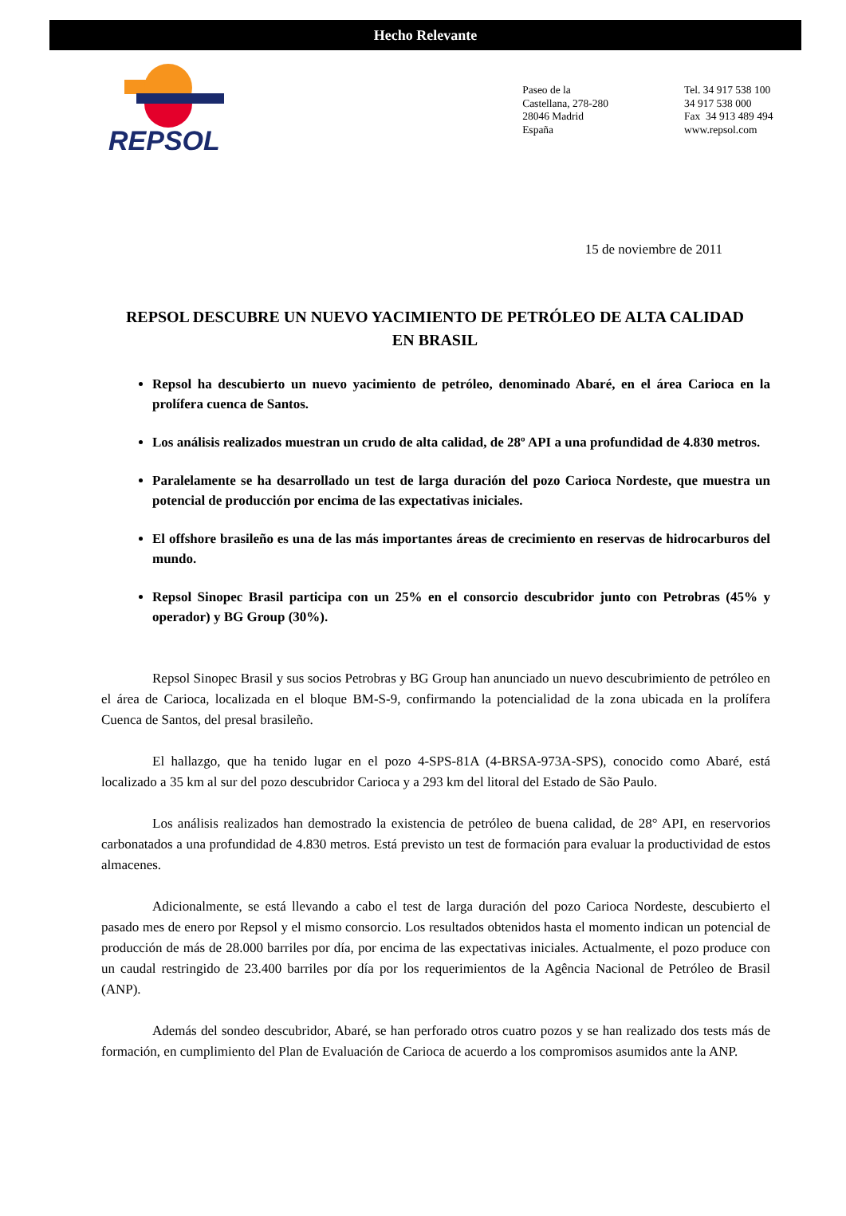Hecho Relevante
REPSOL
Paseo de la
Castellana, 278-280
28046 Madrid
España
Tel. 34 917 538 100
34 917 538 000
Fax 34 913 489 494
www.repsol.com
15 de noviembre de 2011
REPSOL DESCUBRE UN NUEVO YACIMIENTO DE PETRÓLEO DE ALTA CALIDAD EN BRASIL
Repsol ha descubierto un nuevo yacimiento de petróleo, denominado Abaré, en el área Carioca en la prolífera cuenca de Santos.
Los análisis realizados muestran un crudo de alta calidad, de 28º API a una profundidad de 4.830 metros.
Paralelamente se ha desarrollado un test de larga duración del pozo Carioca Nordeste, que muestra un potencial de producción por encima de las expectativas iniciales.
El offshore brasileño es una de las más importantes áreas de crecimiento en reservas de hidrocarburos del mundo.
Repsol Sinopec Brasil participa con un 25% en el consorcio descubridor junto con Petrobras (45% y operador) y BG Group (30%).
Repsol Sinopec Brasil y sus socios Petrobras y BG Group han anunciado un nuevo descubrimiento de petróleo en el área de Carioca, localizada en el bloque BM-S-9, confirmando la potencialidad de la zona ubicada en la prolífera Cuenca de Santos, del presal brasileño.
El hallazgo, que ha tenido lugar en el pozo 4-SPS-81A (4-BRSA-973A-SPS), conocido como Abaré, está localizado a 35 km al sur del pozo descubridor Carioca y a 293 km del litoral del Estado de São Paulo.
Los análisis realizados han demostrado la existencia de petróleo de buena calidad, de 28° API, en reservorios carbonatados a una profundidad de 4.830 metros. Está previsto un test de formación para evaluar la productividad de estos almacenes.
Adicionalmente, se está llevando a cabo el test de larga duración del pozo Carioca Nordeste, descubierto el pasado mes de enero por Repsol y el mismo consorcio. Los resultados obtenidos hasta el momento indican un potencial de producción de más de 28.000 barriles por día, por encima de las expectativas iniciales. Actualmente, el pozo produce con un caudal restringido de 23.400 barriles por día por los requerimientos de la Agência Nacional de Petróleo de Brasil (ANP).
Además del sondeo descubridor, Abaré, se han perforado otros cuatro pozos y se han realizado dos tests más de formación, en cumplimiento del Plan de Evaluación de Carioca de acuerdo a los compromisos asumidos ante la ANP.